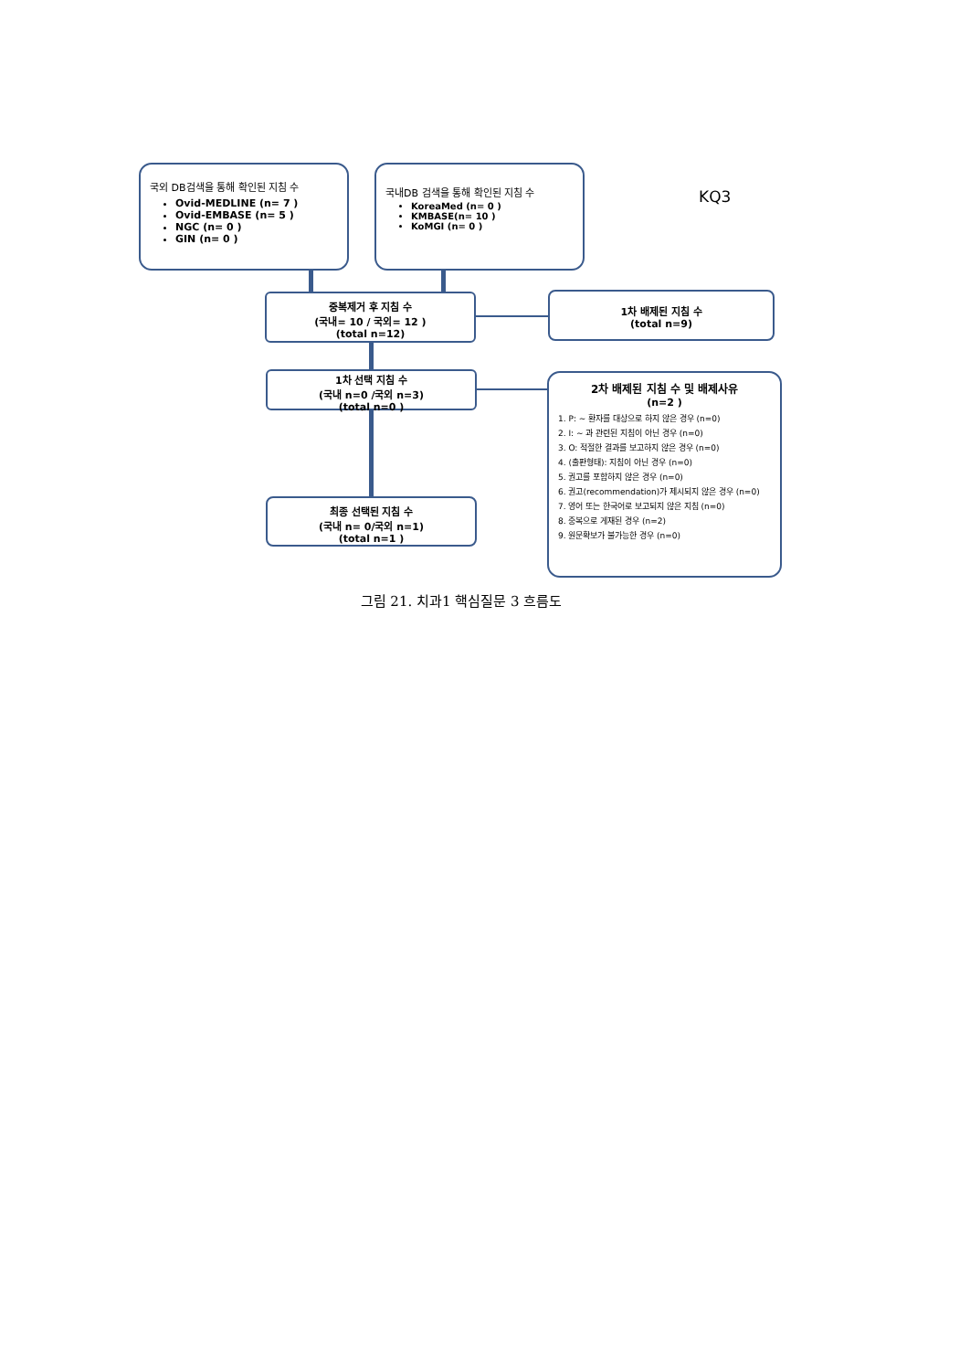국외 DB검색을 통해 확인된 지침 수
Ovid-MEDLINE (n= 7 )
Ovid-EMBASE (n= 5 )
NGC (n= 0 )
GIN (n= 0 )
국내DB 검색을 통해 확인된 지침 수
KoreaMed (n= 0 )
KMBASE(n= 10 )
KoMGI (n= 0 )
KQ3
중복제거 후 지침 수
(국내= 10 / 국외= 12 )
(total n=12)
1차 배제된 지침 수
(total n=9)
1차 선택 지침 수
(국내 n=0 /국외 n=3)
(total n=0 )
최종 선택된 지침 수
(국내 n= 0/국외 n=1)
(total n=1 )
2차 배제된 지침 수 및 배제사유
(n=2 )
1. P: ~ 환자를 대상으로 하지 않은 경우 (n=0)
2. I: ~ 과 관련된 지침이 아닌 경우 (n=0)
3. O: 적절한 결과를 보고하지 않은 경우 (n=0)
4. (출판형태): 지침이 아닌 경우 (n=0)
5. 권고를 포함하지 않은 경우 (n=0)
6. 권고(recommendation)가 제시되지 않은 경우 (n=0)
7. 영어 또는 한국어로 보고되지 않은 지침 (n=0)
8. 중복으로 게재된 경우 (n=2)
9. 원문확보가 불가능한 경우 (n=0)
그림 21. 치과1 핵심질문 3 흐름도